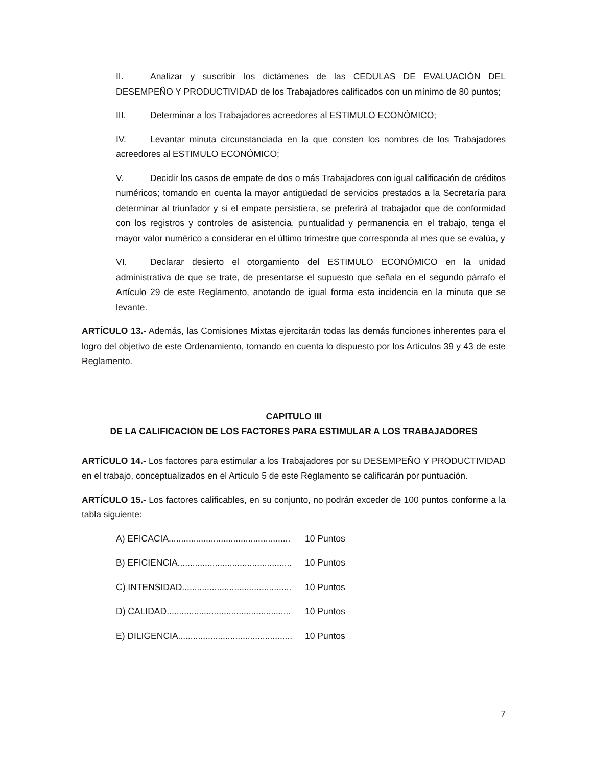II. Analizar y suscribir los dictámenes de las CEDULAS DE EVALUACIÓN DEL DESEMPEÑO Y PRODUCTIVIDAD de los Trabajadores calificados con un mínimo de 80 puntos;
III. Determinar a los Trabajadores acreedores al ESTIMULO ECONÓMICO;
IV. Levantar minuta circunstanciada en la que consten los nombres de los Trabajadores acreedores al ESTIMULO ECONÓMICO;
V. Decidir los casos de empate de dos o más Trabajadores con igual calificación de créditos numéricos; tomando en cuenta la mayor antigüedad de servicios prestados a la Secretaría para determinar al triunfador y si el empate persistiera, se preferirá al trabajador que de conformidad con los registros y controles de asistencia, puntualidad y permanencia en el trabajo, tenga el mayor valor numérico a considerar en el último trimestre que corresponda al mes que se evalúa, y
VI. Declarar desierto el otorgamiento del ESTIMULO ECONÓMICO en la unidad administrativa de que se trate, de presentarse el supuesto que señala en el segundo párrafo el Artículo 29 de este Reglamento, anotando de igual forma esta incidencia en la minuta que se levante.
ARTÍCULO 13.- Además, las Comisiones Mixtas ejercitarán todas las demás funciones inherentes para el logro del objetivo de este Ordenamiento, tomando en cuenta lo dispuesto por los Artículos 39 y 43 de este Reglamento.
CAPITULO III
DE LA CALIFICACION DE LOS FACTORES PARA ESTIMULAR A LOS TRABAJADORES
ARTÍCULO 14.- Los factores para estimular a los Trabajadores por su DESEMPEÑO Y PRODUCTIVIDAD en el trabajo, conceptualizados en el Artículo 5 de este Reglamento se calificarán por puntuación.
ARTÍCULO 15.- Los factores calificables, en su conjunto, no podrán exceder de 100 puntos conforme a la tabla siguiente:
A) EFICACIA................................................. 10 Puntos
B) EFICIENCIA.............................................. 10 Puntos
C) INTENSIDAD............................................ 10 Puntos
D) CALIDAD.................................................. 10 Puntos
E) DILIGENCIA.............................................. 10 Puntos
7